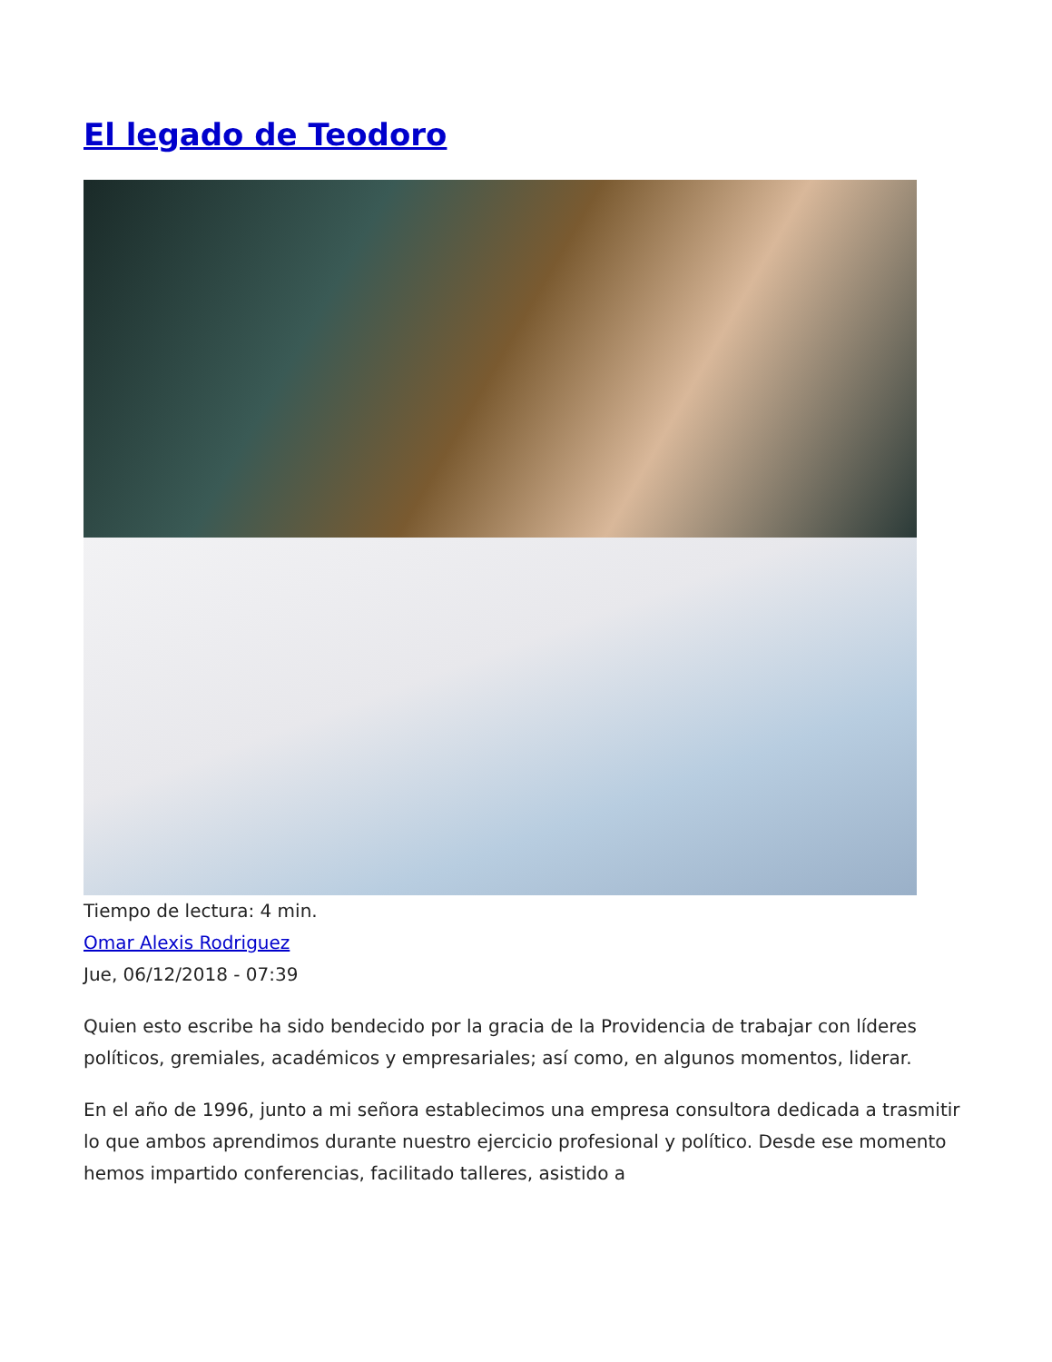El legado de Teodoro
Tiempo de lectura: 4 min.
Omar Alexis Rodriguez
Jue, 06/12/2018 - 07:39
Quien esto escribe ha sido bendecido por la gracia de la Providencia de trabajar con líderes políticos, gremiales, académicos y empresariales; así como, en algunos momentos, liderar.
En el año de 1996, junto a mi señora establecimos una empresa consultora dedicada a trasmitir lo que ambos aprendimos durante nuestro ejercicio profesional y político. Desde ese momento hemos impartido conferencias, facilitado talleres, asistido a